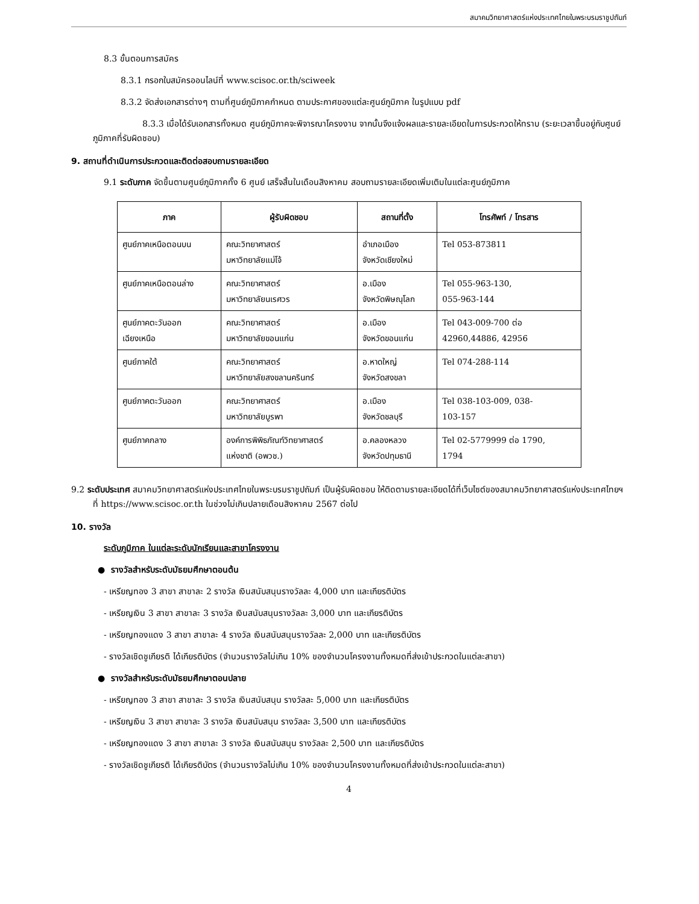สมาคมวิทยาศาสตร์แห่งประเทศไทยในพระบรมราชูปถัมภ์
8.3 ขั้นตอนการสมัคร
8.3.1 กรอกใบสมัครออนไลน์ที่ www.scisoc.or.th/sciweek
8.3.2 จัดส่งเอกสารต่างๆ ตามที่ศูนย์ภูมิภาคกำหนด ตามประกาศของแต่ละศูนย์ภูมิภาค ในรูปแบบ pdf
8.3.3 เมื่อได้รับเอกสารทั้งหมด ศูนย์ภูมิภาคจะพิจารณาโครงงาน จากนั้นจึงแจ้งผลและรายละเอียดในการประกวดให้ทราบ (ระยะเวลาขึ้นอยู่กับศูนย์ภูมิภาคที่รับผิดชอบ)
9. สถานที่ดำเนินการประกวดและติดต่อสอบถามรายละเอียด
9.1 ระดับภาค จัดขึ้นตามศูนย์ภูมิภาคทั้ง 6 ศูนย์ เสร็จสิ้นในเดือนสิงหาคม สอบถามรายละเอียดเพิ่มเติมในแต่ละศูนย์ภูมิภาค
| ภาค | ผู้รับผิดชอบ | สถานที่ตั้ง | โทรศัพท์ / โทรสาร |
| --- | --- | --- | --- |
| ศูนย์ภาคเหนือตอนบน | คณะวิทยาศาสตร์ มหาวิทยาลัยแม่โจ้ | อำเภอเมือง จังหวัดเชียงใหม่ | Tel 053-873811 |
| ศูนย์ภาคเหนือตอนล่าง | คณะวิทยาศาสตร์ มหาวิทยาลัยนเรศวร | อ.เมือง จังหวัดพิษณุโลก | Tel 055-963-130, 055-963-144 |
| ศูนย์ภาคตะวันออก เฉียงเหนือ | คณะวิทยาศาสตร์ มหาวิทยาลัยขอนแก่น | อ.เมือง จังหวัดขอนแก่น | Tel 043-009-700 ต่อ 42960,44886, 42956 |
| ศูนย์ภาคใต้ | คณะวิทยาศาสตร์ มหาวิทยาลัยสงขลานครินทร์ | อ.หาดใหญ่ จังหวัดสงขลา | Tel 074-288-114 |
| ศูนย์ภาคตะวันออก | คณะวิทยาศาสตร์ มหาวิทยาลัยบูรพา | อ.เมือง จังหวัดชลบุรี | Tel 038-103-009, 038- 103-157 |
| ศูนย์ภาคกลาง | องค์การพิพิธภัณฑ์วิทยาศาสตร์ แห่งชาติ (อพวช.) | อ.คลองหลวง จังหวัดปทุมธานี | Tel 02-5779999 ต่อ 1790, 1794 |
9.2 ระดับประเทศ สมาคมวิทยาศาสตร์แห่งประเทศไทยในพระบรมราชูปถัมภ์ เป็นผู้รับผิดชอบ ให้ติดตามรายละเอียดได้ที่เว็บไซต์ของสมาคมวิทยาศาสตร์แห่งประเทศไทยฯ ที่ https://www.scisoc.or.th ในช่วงไม่เกินปลายเดือนสิงหาคม 2567 ต่อไป
10. รางวัล
ระดับภูมิภาค ในแต่ละระดับนักเรียนและสาขาโครงงาน
● รางวัลสำหรับระดับมัธยมศึกษาตอนต้น
- เหรียญทอง 3 สาขา สาขาละ 2 รางวัล เงินสนับสนุนรางวัลละ 4,000 บาท และเกียรติบัตร
- เหรียญเงิน 3 สาขา สาขาละ 3 รางวัล เงินสนับสนุนรางวัลละ 3,000 บาท และเกียรติบัตร
- เหรียญทองแดง 3 สาขา สาขาละ 4 รางวัล เงินสนับสนุนรางวัลละ 2,000 บาท และเกียรติบัตร
- รางวัลเชิดชูเกียรติ ได้เกียรติบัตร (จำนวนรางวัลไม่เกิน 10% ของจำนวนโครงงานทั้งหมดที่ส่งเข้าประกวดในแต่ละสาขา)
● รางวัลสำหรับระดับมัธยมศึกษาตอนปลาย
- เหรียญทอง 3 สาขา สาขาละ 3 รางวัล เงินสนับสนุน รางวัลละ 5,000 บาท และเกียรติบัตร
- เหรียญเงิน 3 สาขา สาขาละ 3 รางวัล เงินสนับสนุน รางวัลละ 3,500 บาท และเกียรติบัตร
- เหรียญทองแดง 3 สาขา สาขาละ 3 รางวัล เงินสนับสนุน รางวัลละ 2,500 บาท และเกียรติบัตร
- รางวัลเชิดชูเกียรติ ได้เกียรติบัตร (จำนวนรางวัลไม่เกิน 10% ของจำนวนโครงงานทั้งหมดที่ส่งเข้าประกวดในแต่ละสาขา)
4